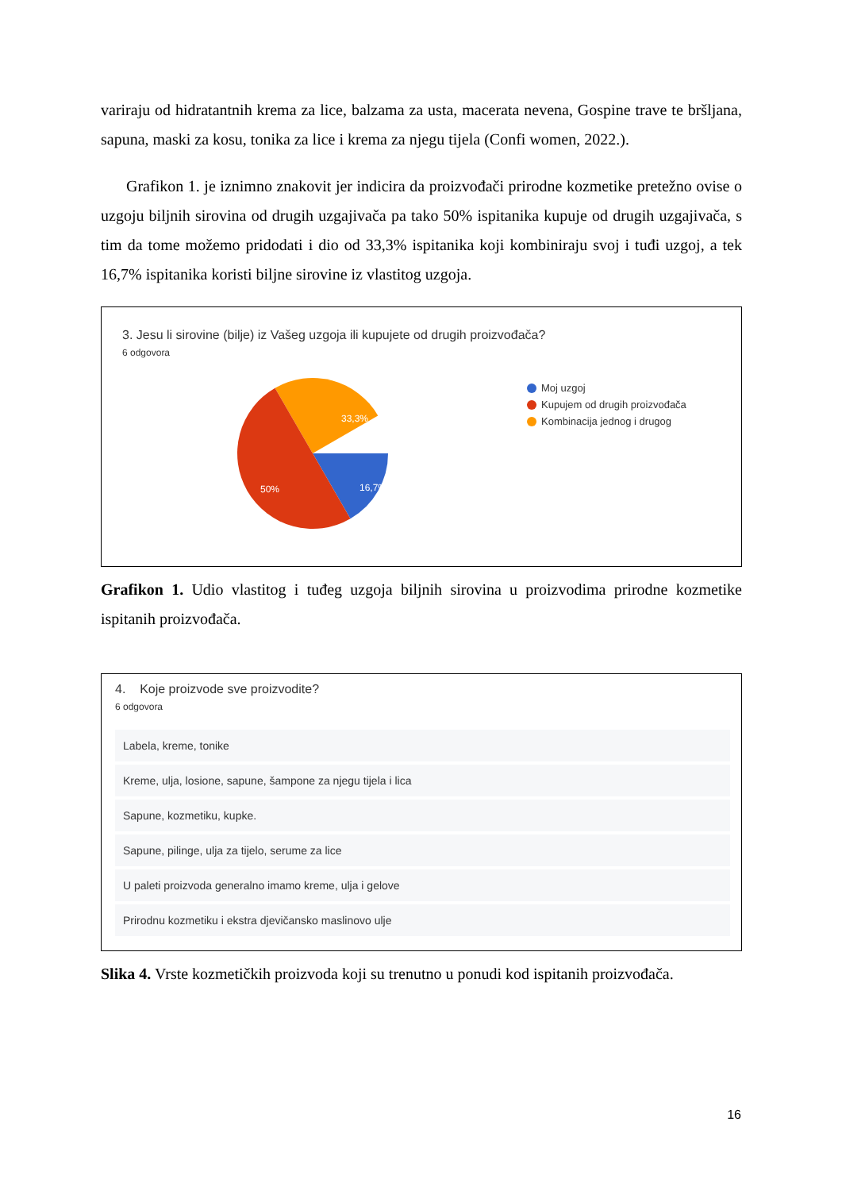variraju od hidratantnih krema za lice, balzama za usta, macerata nevena, Gospine trave te bršljana, sapuna, maski za kosu, tonika za lice i krema za njegu tijela (Confi women, 2022.).
Grafikon 1. je iznimno znakovit jer indicira da proizvođači prirodne kozmetike pretežno ovise o uzgoju biljnih sirovina od drugih uzgajivača pa tako 50% ispitanika kupuje od drugih uzgajivača, s tim da tome možemo pridodati i dio od 33,3% ispitanika koji kombiniraju svoj i tuđi uzgoj, a tek 16,7% ispitanika koristi biljne sirovine iz vlastitog uzgoja.
3. Jesu li sirovine (bilje) iz Vašeg uzgoja ili kupujete od drugih proizvođača?
6 odgovora
33,3%
16,7%
50%
Moj uzgoj
Kupujem od drugih proizvođača
Kombinacija jednog i drugog
Grafikon 1. Udio vlastitog i tuđeg uzgoja biljnih sirovina u proizvodima prirodne kozmetike ispitanih proizvođača.
4. Koje proizvode sve proizvodite?
6 odgovora
Labela, kreme, tonike
Kreme, ulja, losione, sapune, šampone za njegu tijela i lica
Sapune, kozmetiku, kupke.
Sapune, pilinge, ulja za tijelo, serume za lice
U paleti proizvoda generalno imamo kreme, ulja i gelove
Prirodnu kozmetiku i ekstra djevičansko maslinovo ulje
Slika 4. Vrste kozmetičkih proizvoda koji su trenutno u ponudi kod ispitanih proizvođača.
16